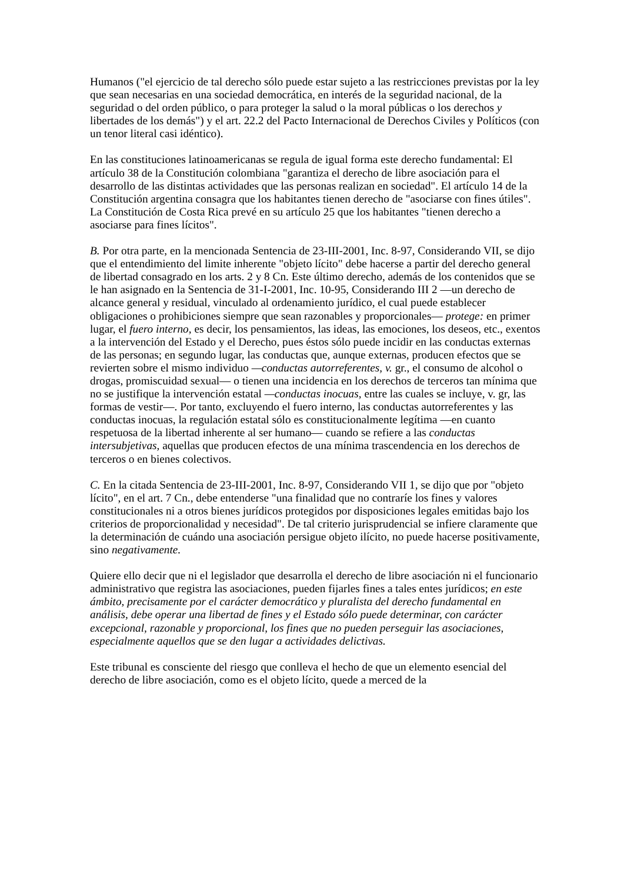Humanos ("el ejercicio de tal derecho sólo puede estar sujeto a las restricciones previstas por la ley que sean necesarias en una sociedad democrática, en interés de la seguridad nacional, de la seguridad o del orden público, o para proteger la salud o la moral públicas o los derechos y libertades de los demás") y el art. 22.2 del Pacto Internacional de Derechos Civiles y Políticos (con un tenor literal casi idéntico).
En las constituciones latinoamericanas se regula de igual forma este derecho fundamental: El artículo 38 de la Constitución colombiana "garantiza el derecho de libre asociación para el desarrollo de las distintas actividades que las personas realizan en sociedad". El artículo 14 de la Constitución argentina consagra que los habitantes tienen derecho de "asociarse con fines útiles". La Constitución de Costa Rica prevé en su artículo 25 que los habitantes "tienen derecho a asociarse para fines lícitos".
B. Por otra parte, en la mencionada Sentencia de 23-III-2001, Inc. 8-97, Considerando VII, se dijo que el entendimiento del limite inherente "objeto lícito" debe hacerse a partir del derecho general de libertad consagrado en los arts. 2 y 8 Cn. Este último derecho, además de los contenidos que se le han asignado en la Sentencia de 31-I-2001, Inc. 10-95, Considerando III 2 —un derecho de alcance general y residual, vinculado al ordenamiento jurídico, el cual puede establecer obligaciones o prohibiciones siempre que sean razonables y proporcionales— protege: en primer lugar, el fuero interno, es decir, los pensamientos, las ideas, las emociones, los deseos, etc., exentos a la intervención del Estado y el Derecho, pues éstos sólo puede incidir en las conductas externas de las personas; en segundo lugar, las conductas que, aunque externas, producen efectos que se revierten sobre el mismo individuo —conductas autorreferentes, v. gr., el consumo de alcohol o drogas, promiscuidad sexual— o tienen una incidencia en los derechos de terceros tan mínima que no se justifique la intervención estatal —conductas inocuas, entre las cuales se incluye, v. gr, las formas de vestir—. Por tanto, excluyendo el fuero interno, las conductas autorreferentes y las conductas inocuas, la regulación estatal sólo es constitucionalmente legítima —en cuanto respetuosa de la libertad inherente al ser humano— cuando se refiere a las conductas intersubjetivas, aquellas que producen efectos de una mínima trascendencia en los derechos de terceros o en bienes colectivos.
C. En la citada Sentencia de 23-III-2001, Inc. 8-97, Considerando VII 1, se dijo que por "objeto lícito", en el art. 7 Cn., debe entenderse "una finalidad que no contraríe los fines y valores constitucionales ni a otros bienes jurídicos protegidos por disposiciones legales emitidas bajo los criterios de proporcionalidad y necesidad". De tal criterio jurisprudencial se infiere claramente que la determinación de cuándo una asociación persigue objeto ilícito, no puede hacerse positivamente, sino negativamente.
Quiere ello decir que ni el legislador que desarrolla el derecho de libre asociación ni el funcionario administrativo que registra las asociaciones, pueden fijarles fines a tales entes jurídicos; en este ámbito, precisamente por el carácter democrático y pluralista del derecho fundamental en análisis, debe operar una libertad de fines y el Estado sólo puede determinar, con carácter excepcional, razonable y proporcional, los fines que no pueden perseguir las asociaciones, especialmente aquellos que se den lugar a actividades delictivas.
Este tribunal es consciente del riesgo que conlleva el hecho de que un elemento esencial del derecho de libre asociación, como es el objeto lícito, quede a merced de la